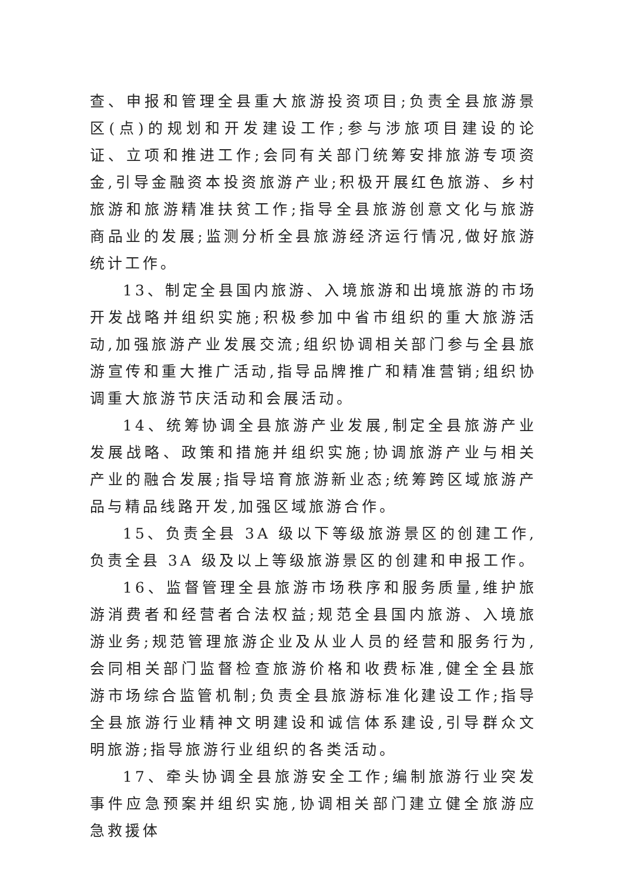查、申报和管理全县重大旅游投资项目;负责全县旅游景区(点)的规划和开发建设工作;参与涉旅项目建设的论证、立项和推进工作;会同有关部门统筹安排旅游专项资金,引导金融资本投资旅游产业;积极开展红色旅游、乡村旅游和旅游精准扶贫工作;指导全县旅游创意文化与旅游商品业的发展;监测分析全县旅游经济运行情况,做好旅游统计工作。
13、制定全县国内旅游、入境旅游和出境旅游的市场开发战略并组织实施;积极参加中省市组织的重大旅游活动,加强旅游产业发展交流;组织协调相关部门参与全县旅游宣传和重大推广活动,指导品牌推广和精准营销;组织协调重大旅游节庆活动和会展活动。
14、统筹协调全县旅游产业发展,制定全县旅游产业发展战略、政策和措施并组织实施;协调旅游产业与相关产业的融合发展;指导培育旅游新业态;统筹跨区域旅游产品与精品线路开发,加强区域旅游合作。
15、负责全县 3A 级以下等级旅游景区的创建工作,负责全县 3A 级及以上等级旅游景区的创建和申报工作。
16、监督管理全县旅游市场秩序和服务质量,维护旅游消费者和经营者合法权益;规范全县国内旅游、入境旅游业务;规范管理旅游企业及从业人员的经营和服务行为,会同相关部门监督检查旅游价格和收费标准,健全全县旅游市场综合监管机制;负责全县旅游标准化建设工作;指导全县旅游行业精神文明建设和诚信体系建设,引导群众文明旅游;指导旅游行业组织的各类活动。
17、牵头协调全县旅游安全工作;编制旅游行业突发事件应急预案并组织实施,协调相关部门建立健全旅游应急救援体